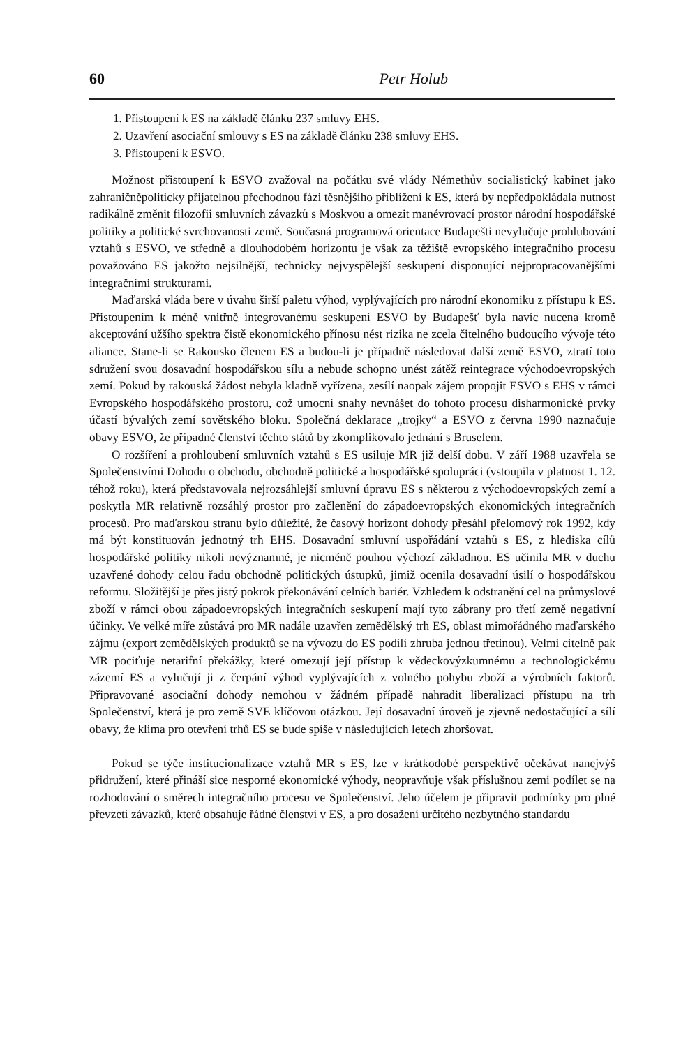60 Petr Holub
1. Přistoupení k ES na základě článku 237 smluvy EHS.
2. Uzavření asociační smlouvy s ES na základě článku 238 smluvy EHS.
3. Přistoupení k ESVO.
Možnost přistoupení k ESVO zvažoval na počátku své vlády Németh­ův socialistický kabinet jako zahraničněpoliticky přijatelnou přechodnou fázi těsnějšího přiblížení k ES, která by nepředpokládala nutnost radikálně změnit filozofii smluvních závazků s Moskvou a omezit manévrovací prostor národní hospodářské politiky a politické svrchovanosti země. Současná programová orientace Budapešti nevylučuje prohlubování vztahů s ESVO, ve středně a dlouhodobém horizontu je však za těžiště evropského integračního procesu považováno ES jakožto nejsilnější, technicky nejvyspělejší seskupení disponující nejpropracovanějšími integračními strukturami.
Maďarská vláda bere v úvahu širší paletu výhod, vyplývajících pro národní ekonomiku z přístupu k ES. Přistoupením k méně vnitřně integrovanému seskupení ESVO by Budapešť byla navíc nucena kromě akceptování užšího spektra čistě ekonomického přínosu nést rizika ne zcela čitelného budoucího vývoje této aliance. Stane-li se Rakousko členem ES a budou-li je případně následovat další země ESVO, ztratí toto sdružení svou dosavadní hospodářskou sílu a nebude schopno unést zátěž reintegrace východoevropských zemí. Pokud by rakouská žádost nebyla kladně vyřízena, zesílí naopak zájem propojit ESVO s EHS v rámci Evropského hospodářského prostoru, což umocní snahy nevnášet do tohoto procesu disharmonické prvky účastí bývalých zemí sovětského bloku. Společná deklarace „trojky“ a ESVO z června 1990 naznačuje obavy ESVO, že případné členství těchto států by zkomplikovalo jednání s Bruselem.
O rozšíření a prohloubení smluvních vztahů s ES usiluje MR již delší dobu. V září 1988 uzavřela se Společenstvími Dohodu o obchodu, obchodně politické a hospodářské spolupráci (vstoupila v platnost 1. 12. téhož roku), která představovala nejrozsáhlejší smluvní úpravu ES s některou z východoevropských zemí a poskytla MR relativně rozsáhlý prostor pro začlenění do západoevropských ekonomických integračních procesů. Pro maďarskou stranu bylo důležité, že časový horizont dohody přesáhl přelomový rok 1992, kdy má být konstituován jednotný trh EHS. Dosavadní smluvní uspořádání vztahů s ES, z hlediska cílů hospodářské politiky nikoli nevýznamné, je nicméně pouhou výchozí základnou. ES učinila MR v duchu uzavřené dohody celou řadu obchodně politických ústupků, jimiž ocenila dosavadní úsilí o hospodářskou reformu. Složitější je přes jistý pokrok překonávání celních bariér. Vzhledem k odstranění cel na průmyslové zboží v rámci obou západoevropských integračních seskupení mají tyto zábrany pro třetí země negativní účinky. Ve velké míře zůstává pro MR nadále uzavřen zemědělský trh ES, oblast mimořádného maďarského zájmu (export zemědělských produktů se na vývozu do ES podílí zhruba jednou třetinou). Velmi citelně pak MR pociťuje netarifní překážky, které omezují její přístup k vědeckovýzkumnému a technologickému zázemí ES a vylučují ji z čerpání výhod vyplývajících z volného pohybu zboží a výrobních faktorů. Připravované asociační dohody nemohou v žádném případě nahradit liberalizaci přístupu na trh Společenství, která je pro země SVE klíčovou otázkou. Její dosavadní úroveň je zjevně nedostačující a sílí obavy, že klima pro otevření trhů ES se bude spíše v následujících letech zhoršovat.
Pokud se týče institucionalizace vztahů MR s ES, lze v krátkodobé perspektivě očekávat nanejvýš přidružení, které přináší sice nesporné ekonomické výhody, neopravňuje však příslušnou zemi podílet se na rozhodování o směrech integračního procesu ve Společenství. Jeho účelem je připravit podmínky pro plné převzetí závazků, které obsahuje řádné členství v ES, a pro dosažení určitého nezbytného standardu